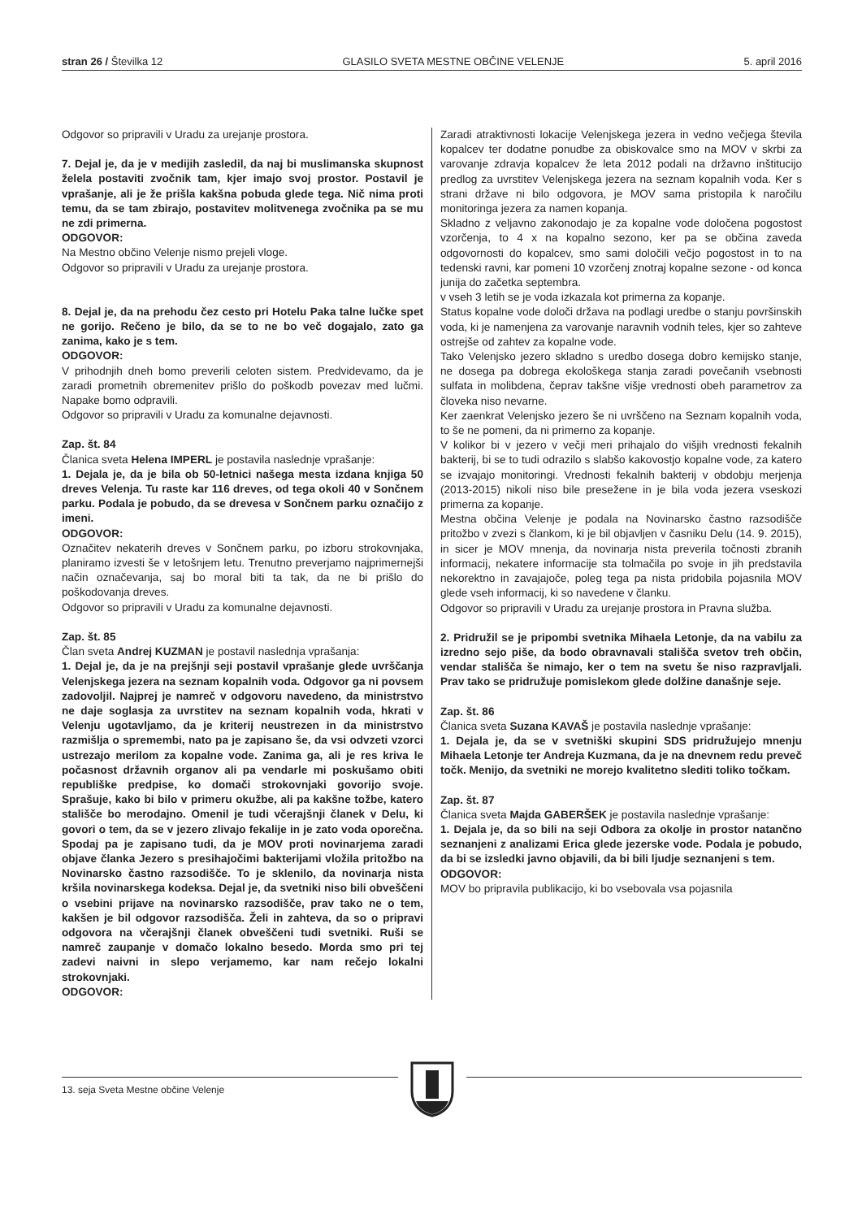stran 26 / Številka 12 GLASILO SVETA MESTNE OBČINE VELENJE 5. april 2016
Odgovor so pripravili v Uradu za urejanje prostora.
7. Dejal je, da je v medijih zasledil, da naj bi muslimanska skupnost želela postaviti zvočnik tam, kjer imajo svoj prostor. Postavil je vprašanje, ali je že prišla kakšna pobuda glede tega. Nič nima proti temu, da se tam zbirajo, postavitev molitvenega zvočnika pa se mu ne zdi primerna.
ODGOVOR:
Na Mestno občino Velenje nismo prejeli vloge.
Odgovor so pripravili v Uradu za urejanje prostora.
8. Dejal je, da na prehodu čez cesto pri Hotelu Paka talne lučke spet ne gorijo. Rečeno je bilo, da se to ne bo več dogajalo, zato ga zanima, kako je s tem.
ODGOVOR:
V prihodnjih dneh bomo preverili celoten sistem. Predvidevamo, da je zaradi prometnih obremenitev prišlo do poškodb povezav med lučmi. Napake bomo odpravili.
Odgovor so pripravili v Uradu za komunalne dejavnosti.
Zap. št. 84
Članica sveta Helena IMPERL je postavila naslednje vprašanje:
1. Dejala je, da je bila ob 50-letnici našega mesta izdana knjiga 50 dreves Velenja. Tu raste kar 116 dreves, od tega okoli 40 v Sončnem parku. Podala je pobudo, da se drevesa v Sončnem parku označijo z imeni.
ODGOVOR:
Označitev nekaterih dreves v Sončnem parku, po izboru strokovnjaka, planiramo izvesti še v letošnjem letu. Trenutno preverjamo najprimernejši način označevanja, saj bo moral biti ta tak, da ne bi prišlo do poškodovanja dreves.
Odgovor so pripravili v Uradu za komunalne dejavnosti.
Zap. št. 85
Član sveta Andrej KUZMAN je postavil naslednja vprašanja:
1. Dejal je, da je na prejšnji seji postavil vprašanje glede uvrščanja Velenjskega jezera na seznam kopalnih voda. Odgovor ga ni povsem zadovoljil. Najprej je namreč v odgovoru navedeno, da ministrstvo ne daje soglasja za uvrstitev na seznam kopalnih voda, hkrati v Velenju ugotavljamo, da je kriterij neustrezen in da ministrstvo razmišlja o spremembi, nato pa je zapisano še, da vsi odvzeti vzorci ustrezajo merilom za kopalne vode. Zanima ga, ali je res kriva le počasnost državnih organov ali pa vendarle mi poskušamo obiti republiške predpise, ko domači strokovnjaki govorijo svoje. Sprašuje, kako bi bilo v primeru okužbe, ali pa kakšne tožbe, katero stališče bo merodajno. Omenil je tudi včerajšnji članek v Delu, ki govori o tem, da se v jezero zlivajo fekalije in je zato voda oporečna. Spodaj pa je zapisano tudi, da je MOV proti novinarjema zaradi objave članka Jezero s presihajočimi bakterijami vložila pritožbo na Novinarsko častno razsodišče. To je sklenilo, da novinarja nista kršila novinarskega kodeksa. Dejal je, da svetniki niso bili obveščeni o vsebini prijave na novinarsko razsodišče, prav tako ne o tem, kakšen je bil odgovor razsodišča. Želi in zahteva, da so o pripravi odgovora na včerajšnji članek obveščeni tudi svetniki. Ruši se namreč zaupanje v domačo lokalno besedo. Morda smo pri tej zadevi naivni in slepo verjamemo, kar nam rečejo lokalni strokovnjaki.
ODGOVOR:
Zaradi atraktivnosti lokacije Velenjskega jezera in vedno večjega števila kopalcev ter dodatne ponudbe za obiskovalce smo na MOV v skrbi za varovanje zdravja kopalcev že leta 2012 podali na državno inštitucijo predlog za uvrstitev Velenjskega jezera na seznam kopalnih voda. Ker s strani države ni bilo odgovora, je MOV sama pristopila k naročilu monitoringa jezera za namen kopanja.
Skladno z veljavno zakonodajo je za kopalne vode določena pogostost vzorčenja, to 4 x na kopalno sezono, ker pa se občina zaveda odgovornosti do kopalcev, smo sami določili večjo pogostost in to na tedenski ravni, kar pomeni 10 vzorčenj znotraj kopalne sezone - od konca junija do začetka septembra.
v vseh 3 letih se je voda izkazala kot primerna za kopanje.
Status kopalne vode določi država na podlagi uredbe o stanju površinskih voda, ki je namenjena za varovanje naravnih vodnih teles, kjer so zahteve ostrejše od zahtev za kopalne vode.
Tako Velenjsko jezero skladno s uredbo dosega dobro kemijsko stanje, ne dosega pa dobrega ekološkega stanja zaradi povečanih vsebnosti sulfata in molibdena, čeprav takšne višje vrednosti obeh parametrov za človeka niso nevarne.
Ker zaenkrat Velenjsko jezero še ni uvrščeno na Seznam kopalnih voda, to še ne pomeni, da ni primerno za kopanje.
V kolikor bi v jezero v večji meri prihajalo do višjih vrednosti fekalnih bakterij, bi se to tudi odrazilo s slabšo kakovostjo kopalne vode, za katero se izvajajo monitoringi. Vrednosti fekalnih bakterij v obdobju merjenja (2013-2015) nikoli niso bile presežene in je bila voda jezera vseskozi primerna za kopanje.
Mestna občina Velenje je podala na Novinarsko častno razsodišče pritožbo v zvezi s člankom, ki je bil objavljen v časniku Delu (14. 9. 2015), in sicer je MOV mnenja, da novinarja nista preverila točnosti zbranih informacij, nekatere informacije sta tolmačila po svoje in jih predstavila nekorektno in zavajajoče, poleg tega pa nista pridobila pojasnila MOV glede vseh informacij, ki so navedene v članku.
Odgovor so pripravili v Uradu za urejanje prostora in Pravna služba.
2. Pridružil se je pripombi svetnika Mihaela Letonje, da na vabilu za izredno sejo piše, da bodo obravnavali stališča svetov treh občin, vendar stališča še nimajo, ker o tem na svetu še niso razpravljali. Prav tako se pridružuje pomislekom glede dolžine današnje seje.
Zap. št. 86
Članica sveta Suzana KAVAŠ je postavila naslednje vprašanje:
1. Dejala je, da se v svetniški skupini SDS pridružujejo mnenju Mihaela Letonje ter Andreja Kuzmana, da je na dnevnem redu preveč točk. Menijo, da svetniki ne morejo kvalitetno slediti toliko točkam.
Zap. št. 87
Članica sveta Majda GABERŠEK je postavila naslednje vprašanje:
1. Dejala je, da so bili na seji Odbora za okolje in prostor natančno seznanjeni z analizami Erica glede jezerske vode. Podala je pobudo, da bi se izsledki javno objavili, da bi bili ljudje seznanjeni s tem.
ODGOVOR:
MOV bo pripravila publikacijo, ki bo vsebovala vsa pojasnila
13. seja Sveta Mestne občine Velenje